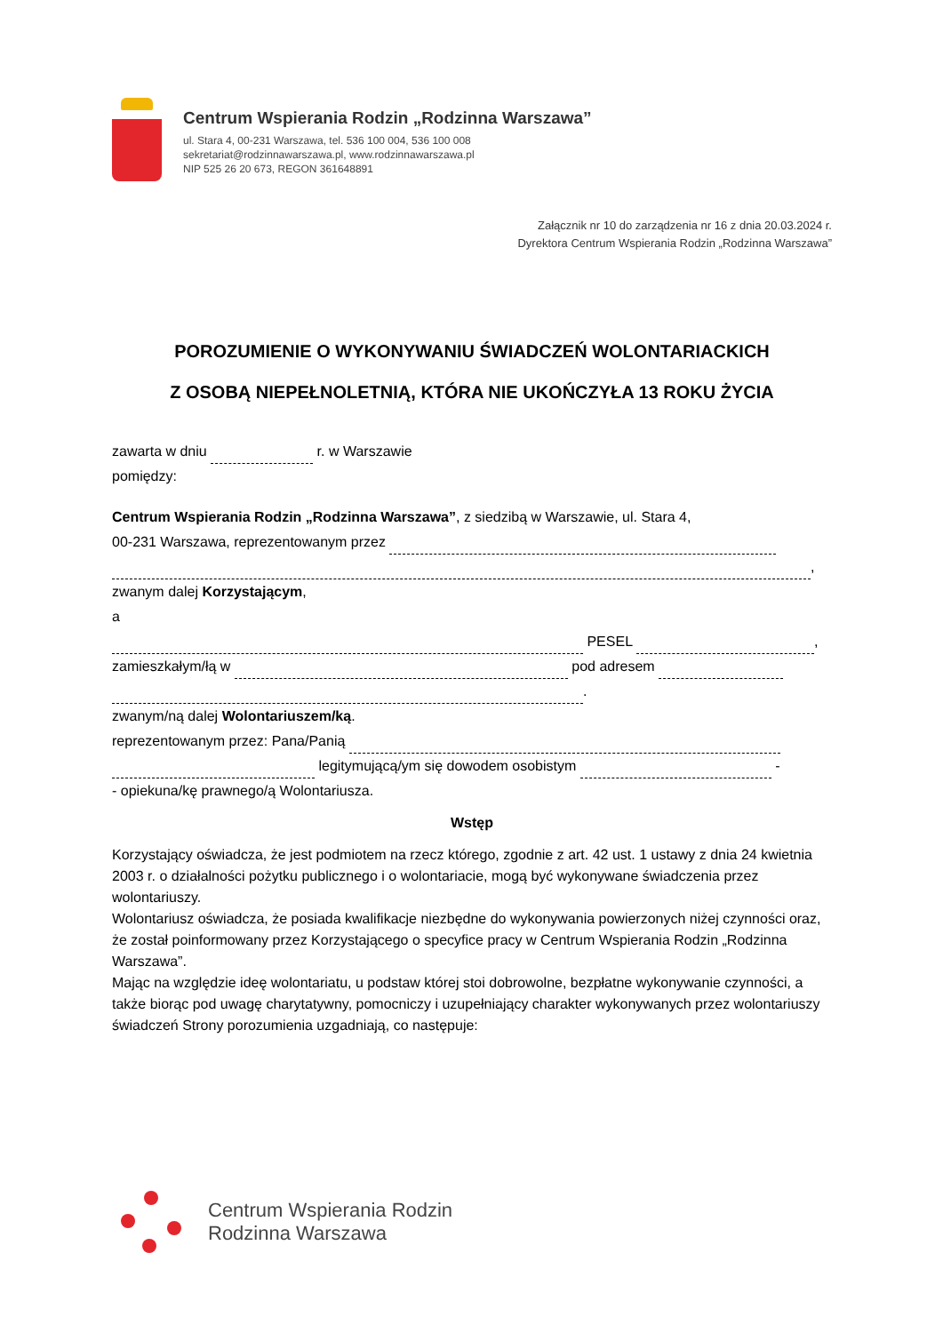Centrum Wspierania Rodzin „Rodzinna Warszawa”
ul. Stara 4, 00-231 Warszawa, tel. 536 100 004, 536 100 008
sekretariat@rodzinnawarszawa.pl, www.rodzinnawarszawa.pl
NIP 525 26 20 673, REGON 361648891
Załącznik nr 10 do zarządzenia nr 16 z dnia 20.03.2024 r.
Dyrektora Centrum Wspierania Rodzin „Rodzinna Warszawa”
POROZUMIENIE O WYKONYWANIU ŚWIADCZEŃ WOLONTARIACKICH
Z OSOBĄ NIEPEŁNOLETNIĄ, KTÓRA NIE UKOŃCZYŁA 13 ROKU ŻYCIA
zawarta w dniu r. w Warszawie
pomiędzy:
Centrum Wspierania Rodzin „Rodzinna Warszawa”, z siedzibą w Warszawie, ul. Stara 4,
00-231 Warszawa, reprezentowanym przez
,
zwanym dalej Korzystającym,
a
PESEL ,
zamieszkałym/łą w pod adresem
.
zwanym/ną dalej Wolontariuszem/ką.
reprezentowanym przez: Pana/Panią
legitymującą/ym się dowodem osobistym -
- opiekuna/kę prawnego/ą Wolontariusza.
Wstęp
Korzystający oświadcza, że jest podmiotem na rzecz którego, zgodnie z art. 42 ust. 1 ustawy z dnia 24 kwietnia 2003 r. o działalności pożytku publicznego i o wolontariacie, mogą być wykonywane świadczenia przez wolontariuszy.
Wolontariusz oświadcza, że posiada kwalifikacje niezbędne do wykonywania powierzonych niżej czynności oraz, że został poinformowany przez Korzystającego o specyfice pracy w Centrum Wspierania Rodzin „Rodzinna Warszawa”.
Mając na względzie ideę wolontariatu, u podstaw której stoi dobrowolne, bezpłatne wykonywanie czynności, a także biorąc pod uwagę charytatywny, pomocniczy i uzupełniający charakter wykonywanych przez wolontariuszy świadczeń Strony porozumienia uzgadniają, co następuje:
Centrum Wspierania Rodzin
Rodzinna Warszawa